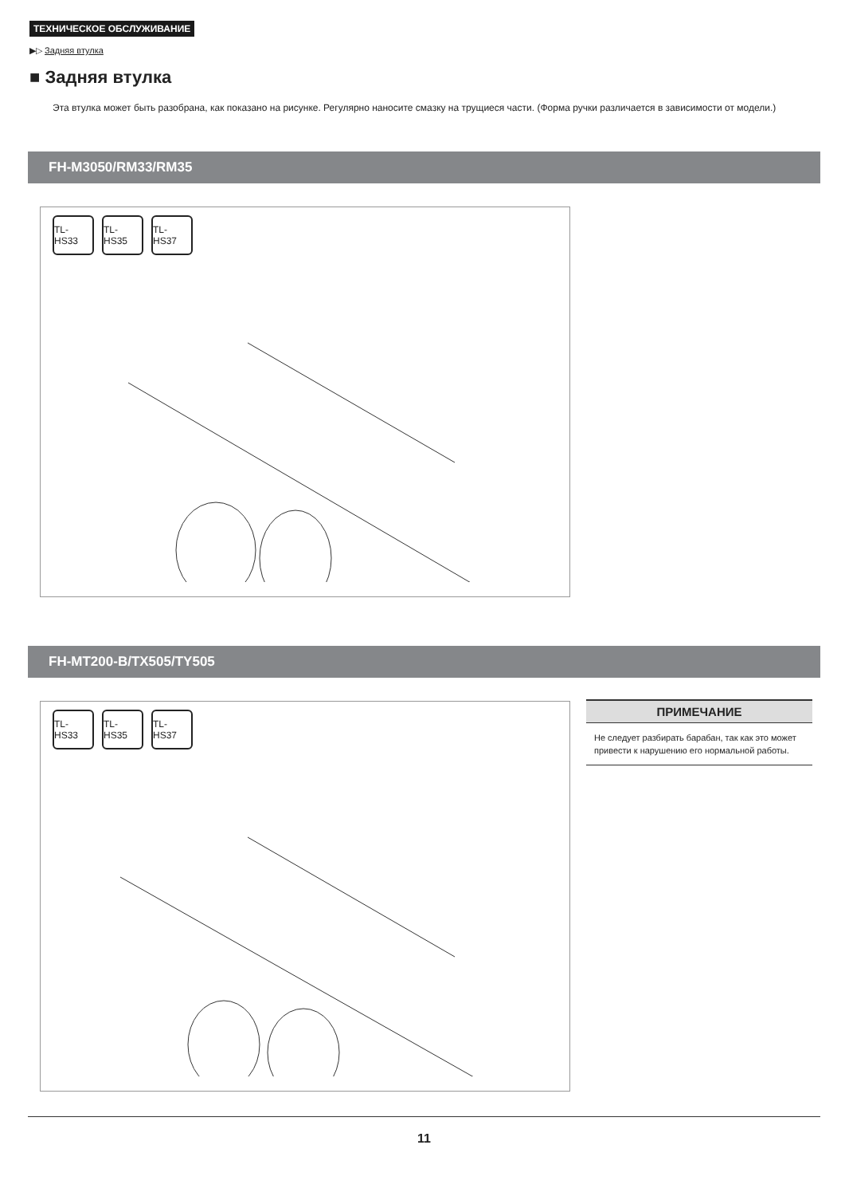ТЕХНИЧЕСКОЕ ОБСЛУЖИВАНИЕ
▶▷ Задняя втулка
■ Задняя втулка
Эта втулка может быть разобрана, как показано на рисунке. Регулярно наносите смазку на трущиеся части. (Форма ручки различается в зависимости от модели.)
FH-M3050/RM33/RM35
TL-HS33
TL-HS35
TL-HS37
FH-MT200-B/TX505/TY505
TL-HS33
TL-HS35
TL-HS37
ПРИМЕЧАНИЕ
Не следует разбирать барабан, так как это может привести к нарушению его нормальной работы.
11